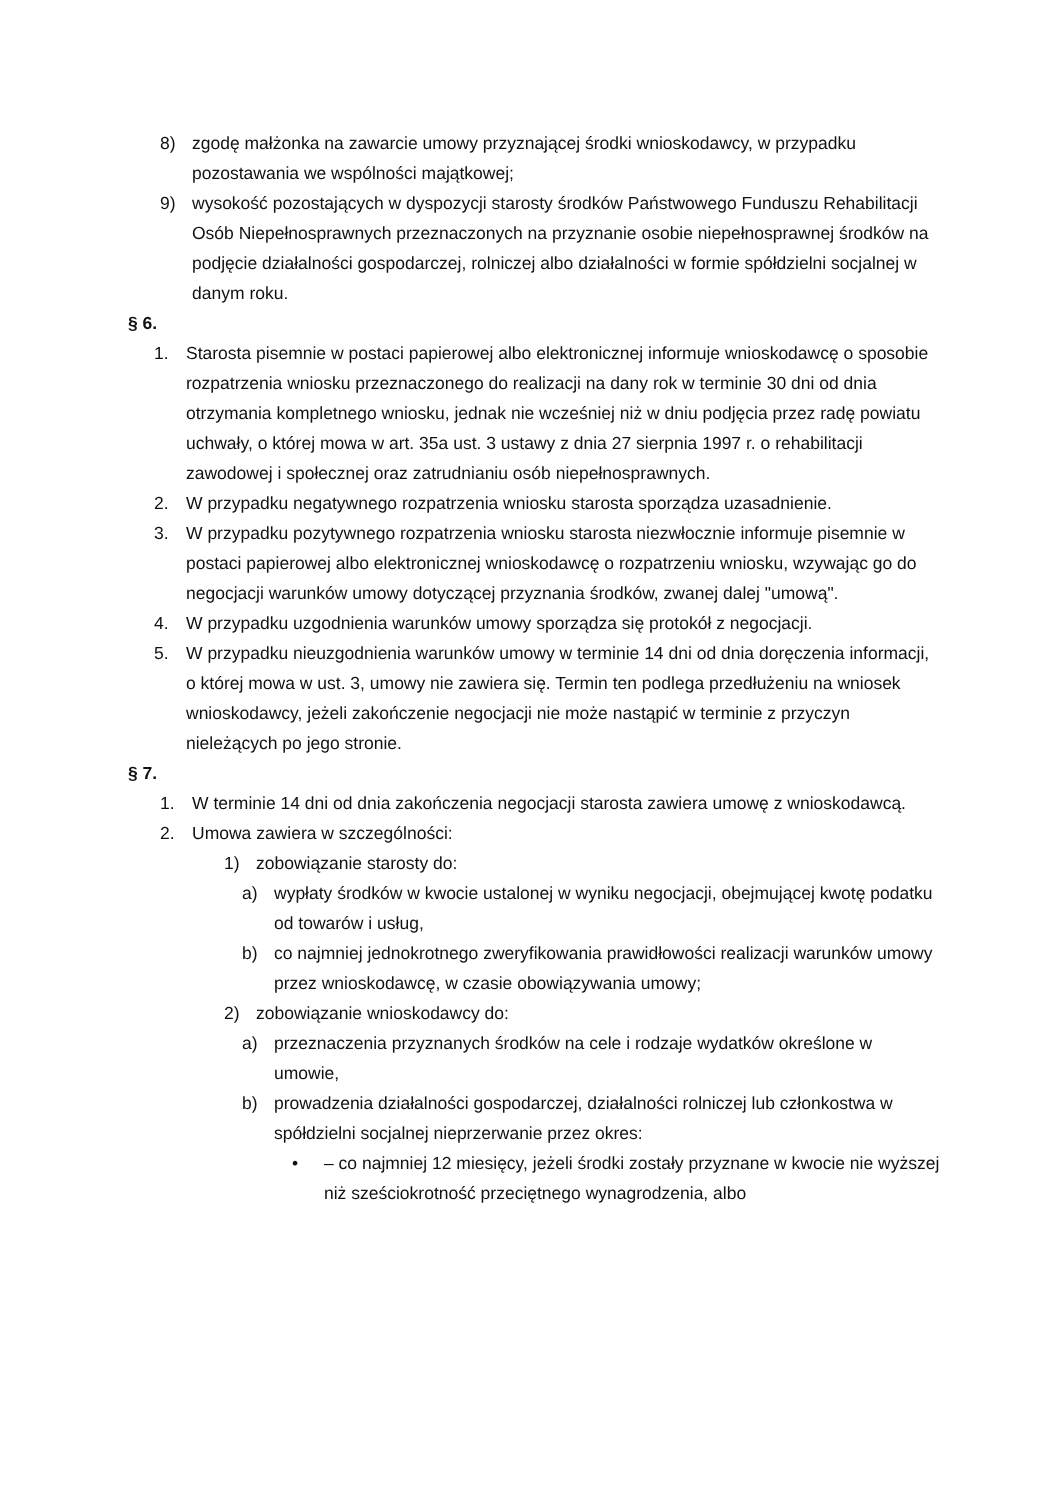8) zgodę małżonka na zawarcie umowy przyznającej środki wnioskodawcy, w przypadku pozostawania we wspólności majątkowej;
9) wysokość pozostających w dyspozycji starosty środków Państwowego Funduszu Rehabilitacji Osób Niepełnosprawnych przeznaczonych na przyznanie osobie niepełnosprawnej środków na podjęcie działalności gospodarczej, rolniczej albo działalności w formie spółdzielni socjalnej w danym roku.
§ 6.
1. Starosta pisemnie w postaci papierowej albo elektronicznej informuje wnioskodawcę o sposobie rozpatrzenia wniosku przeznaczonego do realizacji na dany rok w terminie 30 dni od dnia otrzymania kompletnego wniosku, jednak nie wcześniej niż w dniu podjęcia przez radę powiatu uchwały, o której mowa w art. 35a ust. 3 ustawy z dnia 27 sierpnia 1997 r. o rehabilitacji zawodowej i społecznej oraz zatrudnianiu osób niepełnosprawnych.
2. W przypadku negatywnego rozpatrzenia wniosku starosta sporządza uzasadnienie.
3. W przypadku pozytywnego rozpatrzenia wniosku starosta niezwłocznie informuje pisemnie w postaci papierowej albo elektronicznej wnioskodawcę o rozpatrzeniu wniosku, wzywając go do negocjacji warunków umowy dotyczącej przyznania środków, zwanej dalej "umową".
4. W przypadku uzgodnienia warunków umowy sporządza się protokół z negocjacji.
5. W przypadku nieuzgodnienia warunków umowy w terminie 14 dni od dnia doręczenia informacji, o której mowa w ust. 3, umowy nie zawiera się. Termin ten podlega przedłużeniu na wniosek wnioskodawcy, jeżeli zakończenie negocjacji nie może nastąpić w terminie z przyczyn nieleżących po jego stronie.
§ 7.
1. W terminie 14 dni od dnia zakończenia negocjacji starosta zawiera umowę z wnioskodawcą.
2. Umowa zawiera w szczególności:
1) zobowiązanie starosty do:
a) wypłaty środków w kwocie ustalonej w wyniku negocjacji, obejmującej kwotę podatku od towarów i usług,
b) co najmniej jednokrotnego zweryfikowania prawidłowości realizacji warunków umowy przez wnioskodawcę, w czasie obowiązywania umowy;
2) zobowiązanie wnioskodawcy do:
a) przeznaczenia przyznanych środków na cele i rodzaje wydatków określone w umowie,
b) prowadzenia działalności gospodarczej, działalności rolniczej lub członkostwa w spółdzielni socjalnej nieprzerwanie przez okres:
• – co najmniej 12 miesięcy, jeżeli środki zostały przyznane w kwocie nie wyższej niż sześciokrotność przeciętnego wynagrodzenia, albo